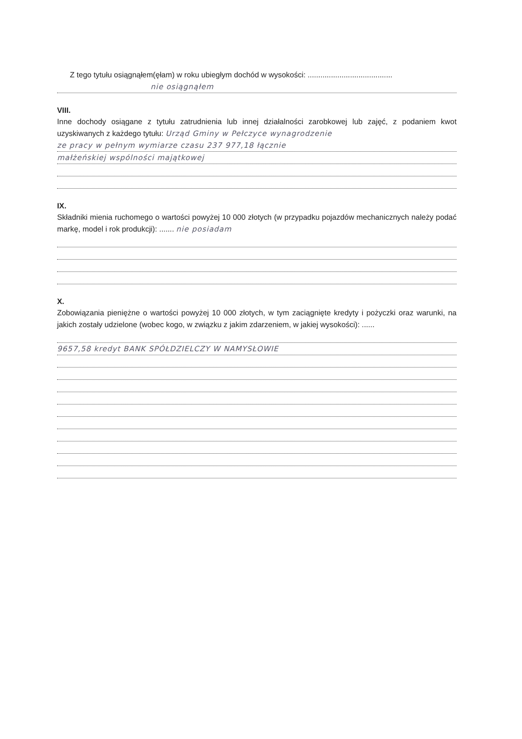Z tego tytułu osiągnąłem(ęłam) w roku ubiegłym dochód w wysokości: ........................................
nie osiągnąłem
VIII.
Inne dochody osiągane z tytułu zatrudnienia lub innej działalności zarobkowej lub zajęć, z podaniem kwot uzyskiwanych z każdego tytułu: Urząd Gminy w Pełczyce wynagrodzenie
ze pracy w pełnym wymiarze czasu 237 977,18 łącznie
małżeńskiej wspólności majątkowej
IX.
Składniki mienia ruchomego o wartości powyżej 10 000 złotych (w przypadku pojazdów mechanicznych należy podać markę, model i rok produkcji): ....... nie posiadam
X.
Zobowiązania pieniężne o wartości powyżej 10 000 złotych, w tym zaciągnięte kredyty i pożyczki oraz warunki, na jakich zostały udzielone (wobec kogo, w związku z jakim zdarzeniem, w jakiej wysokości): ......
9657,58 kredyt BANK SPÓŁDZIELCZY W NAMYSŁOWIE